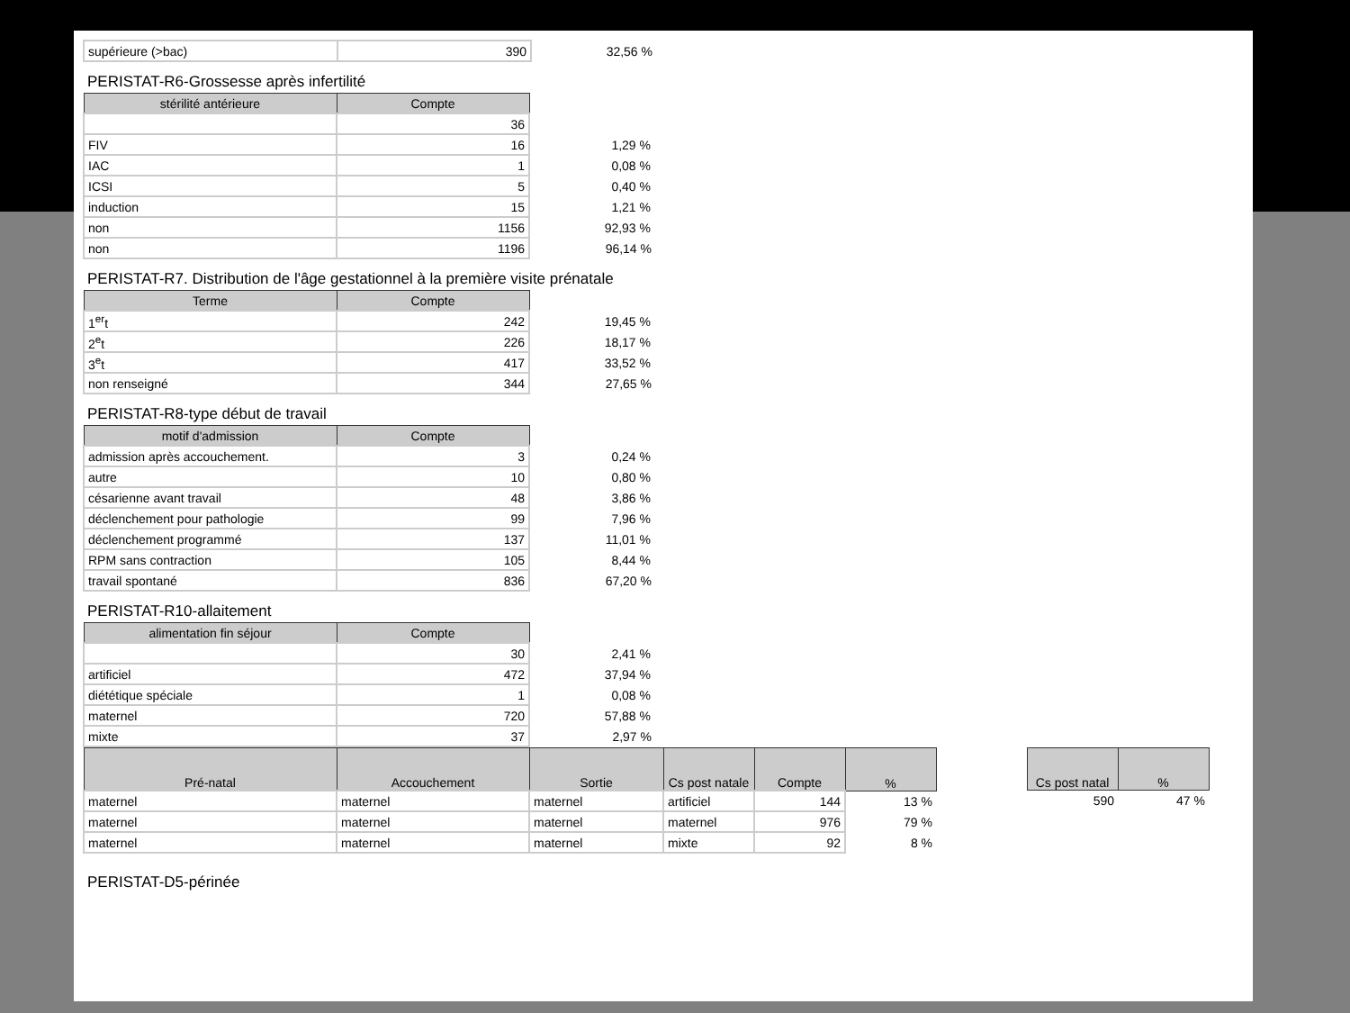| supérieure (>bac) | 390 | 32,56 % |
PERISTAT-R6-Grossesse après infertilité
| stérilité antérieure | Compte | |
| | 36 | |
| FIV | 16 | 1,29 % |
| IAC | 1 | 0,08 % |
| ICSI | 5 | 0,40 % |
| induction | 15 | 1,21 % |
| non | 1156 | 92,93 % |
| non | 1196 | 96,14 % |
PERISTAT-R7. Distribution de l'âge gestationnel à la première visite prénatale
| Terme | Compte | |
| 1<sup>er</sup>t | 242 | 19,45 % |
| 2<sup>e</sup>t | 226 | 18,17 % |
| 3<sup>e</sup>t | 417 | 33,52 % |
| non renseigné | 344 | 27,65 % |
PERISTAT-R8-type début de travail
| motif d'admission | Compte | |
| admission après accouchement. | 3 | 0,24 % |
| autre | 10 | 0,80 % |
| césarienne avant travail | 48 | 3,86 % |
| déclenchement pour pathologie | 99 | 7,96 % |
| déclenchement programmé | 137 | 11,01 % |
| RPM sans contraction | 105 | 8,44 % |
| travail spontané | 836 | 67,20 % |
PERISTAT-R10-allaitement
| alimentation fin séjour | Compte | |
| | 30 | 2,41 % |
| artificiel | 472 | 37,94 % |
| diététique spéciale | 1 | 0,08 % |
| maternel | 720 | 57,88 % |
| mixte | 37 | 2,97 % |
| Pré-natal | Accouchement | Sortie | Cs post natale | Compte | % |
| --- | --- | --- | --- | --- | --- |
| maternel | maternel | maternel | artificiel | 144 | 13 % |
| maternel | maternel | maternel | maternel | 976 | 79 % |
| maternel | maternel | maternel | mixte | 92 | 8 % |
| Cs post natal | % |
| --- | --- |
| 590 | 47 % |
PERISTAT-D5-périnée